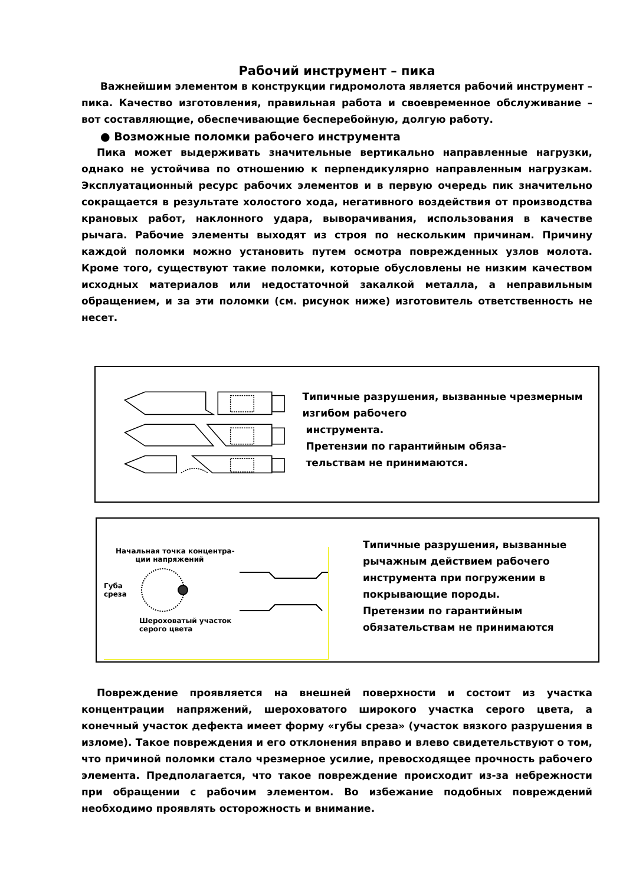Рабочий инструмент – пика
Важнейшим элементом в конструкции гидромолота является рабочий инструмент – пика. Качество изготовления, правильная работа и своевременное обслуживание – вот составляющие, обеспечивающие бесперебойную, долгую работу.
● Возможные поломки рабочего инструмента
Пика может выдерживать значительные вертикально направленные нагрузки, однако не устойчива по отношению к перпендикулярно направленным нагрузкам. Эксплуатационный ресурс рабочих элементов и в первую очередь пик значительно сокращается в результате холостого хода, негативного воздействия от производства крановых работ, наклонного удара, выворачивания, использования в качестве рычага. Рабочие элементы выходят из строя по нескольким причинам. Причину каждой поломки можно установить путем осмотра поврежденных узлов молота. Кроме того, существуют такие поломки, которые обусловлены не низким качеством исходных материалов или недостаточной закалкой металла, а неправильным обращением, и за эти поломки (см. рисунок ниже) изготовитель ответственность не несет.
Типичные разрушения, вызванные чрезмерным изгибом рабочего
инструмента.
Претензии по гарантийным обяза-
тельствам не принимаются.
Начальная точка концентра-
ции напряжений
Губа
среза
Шероховатый участок
серого цвета
Типичные разрушения, вызванные рычажным действием рабочего инструмента при погружении в покрывающие породы.
Претензии по гарантийным обязательствам не принимаются
Повреждение проявляется на внешней поверхности и состоит из участка концентрации напряжений, шероховатого широкого участка серого цвета, а конечный участок дефекта имеет форму «губы среза» (участок вязкого разрушения в изломе). Такое повреждения и его отклонения вправо и влево свидетельствуют о том, что причиной поломки стало чрезмерное усилие, превосходящее прочность рабочего элемента. Предполагается, что такое повреждение происходит из-за небрежности при обращении с рабочим элементом. Во избежание подобных повреждений необходимо проявлять осторожность и внимание.